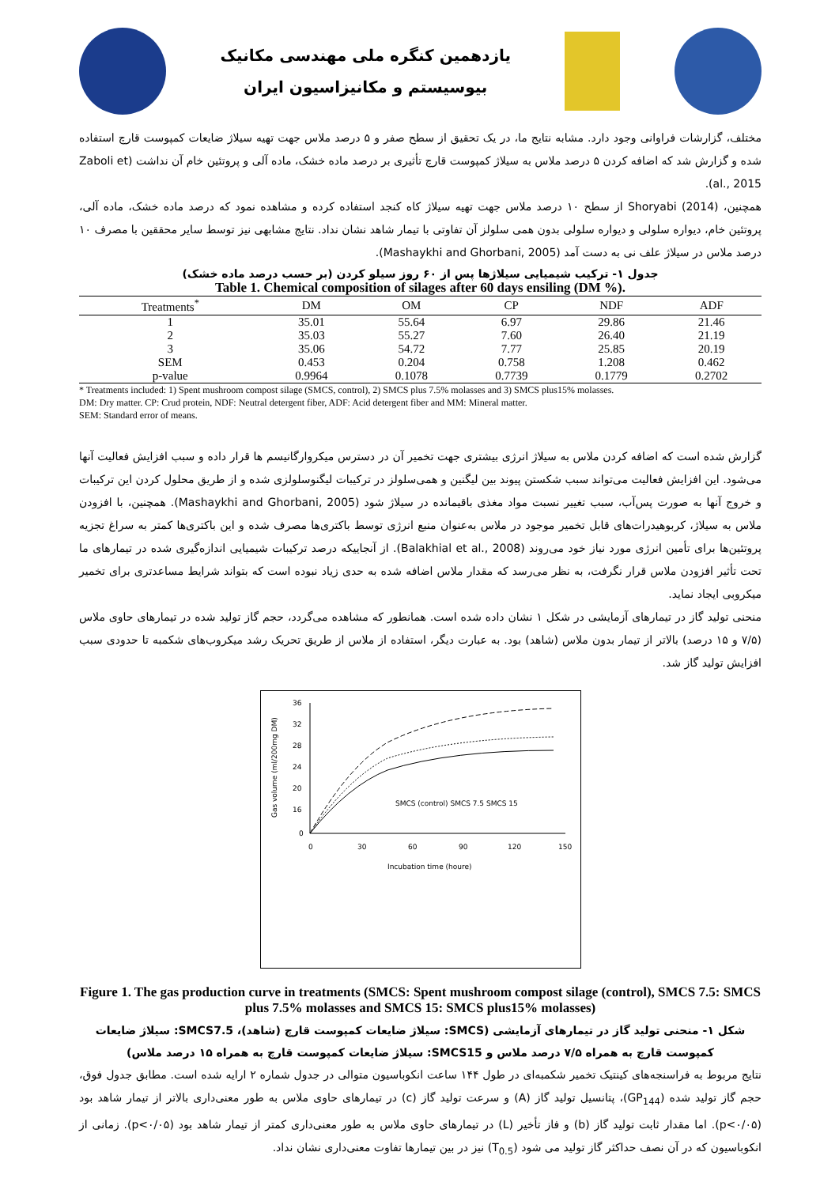یازدهمین کنگره ملی مهندسی مکانیک
بیوسیستم و مکانیزاسیون ایران
مختلف، گزارشات فراوانی وجود دارد. مشابه نتایج ما، در یک تحقیق از سطح صفر و ۵ درصد ملاس جهت تهیه سیلاژ ضایعات کمپوست قارچ استفاده شده و گزارش شد که اضافه کردن ۵ درصد ملاس به سیلاژ کمپوست قارچ تأثیری بر درصد ماده خشک، ماده آلی و پروتئین خام آن نداشت (Zaboli et al., 2015).
همچنین، Shoryabi (2014) از سطح ۱۰ درصد ملاس جهت تهیه سیلاژ کاه کنجد استفاده کرده و مشاهده نمود که درصد ماده خشک، ماده آلی، پروتئین خام، دیواره سلولی و دیواره سلولی بدون همی سلولز آن تفاوتی با تیمار شاهد نشان نداد. نتایج مشابهی نیز توسط سایر محققین با مصرف ۱۰ درصد ملاس در سیلاژ علف نی به دست آمد (Mashaykhi and Ghorbani, 2005).
جدول ۱- ترکیب شیمیایی سیلاژها پس از ۶۰ روز سیلو کردن (بر حسب درصد ماده خشک)
Table 1. Chemical composition of silages after 60 days ensiling (DM %).
| Treatments<sup>*</sup> | DM | OM | CP | NDF | ADF |
| --- | --- | --- | --- | --- | --- |
| 1 | 35.01 | 55.64 | 6.97 | 29.86 | 21.46 |
| 2 | 35.03 | 55.27 | 7.60 | 26.40 | 21.19 |
| 3 | 35.06 | 54.72 | 7.77 | 25.85 | 20.19 |
| SEM | 0.453 | 0.204 | 0.758 | 1.208 | 0.462 |
| p-value | 0.9964 | 0.1078 | 0.7739 | 0.1779 | 0.2702 |
* Treatments included: 1) Spent mushroom compost silage (SMCS, control), 2) SMCS plus 7.5% molasses and 3) SMCS plus15% molasses.
DM: Dry matter. CP: Crud protein, NDF: Neutral detergent fiber, ADF: Acid detergent fiber and MM: Mineral matter.
SEM: Standard error of means.
گزارش شده است که اضافه کردن ملاس به سیلاژ انرژی بیشتری جهت تخمیر آن در دسترس میکروارگانیسم ها قرار داده و سبب افزایش فعالیت آنها می‌شود. این افزایش فعالیت می‌تواند سبب شکستن پیوند بین لیگنین و همی‌سلولز در ترکیبات لیگنوسلولزی شده و از طریق محلول کردن این ترکیبات و خروج آنها به صورت پس‌آب، سبب تغییر نسبت مواد مغذی باقیمانده در سیلاژ شود (Mashaykhi and Ghorbani, 2005). همچنین، با افزودن ملاس به سیلاژ، کربوهیدرات‌های قابل تخمیر موجود در ملاس به‌عنوان منبع انرژی توسط باکتری‌ها مصرف شده و این باکتری‌ها کمتر به سراغ تجزیه پروتئین‌ها برای تأمین انرژی مورد نیاز خود می‌روند (Balakhial et al., 2008). از آنجاییکه درصد ترکیبات شیمیایی اندازه‌گیری شده در تیمارهای ما تحت تأثیر افزودن ملاس قرار نگرفت، به نظر می‌رسد که مقدار ملاس اضافه شده به حدی زیاد نبوده است که بتواند شرایط مساعدتری برای تخمیر میکروبی ایجاد نماید.
منحنی تولید گاز در تیمارهای آزمایشی در شکل ۱ نشان داده شده است. همانطور که مشاهده می‌گردد، حجم گاز تولید شده در تیمارهای حاوی ملاس (۷/۵ و ۱۵ درصد) بالاتر از تیمار بدون ملاس (شاهد) بود. به عبارت دیگر، استفاده از ملاس از طریق تحریک رشد میکروب‌های شکمبه تا حدودی سبب افزایش تولید گاز شد.
Gas volume (ml/200mg DM)
36
32
28
24
20
16
0
0
30
60
90
120
150
Incubation time (houre)
SMCS (control) SMCS 7.5 SMCS 15
Figure 1. The gas production curve in treatments (SMCS: Spent mushroom compost silage (control), SMCS 7.5: SMCS plus 7.5% molasses and SMCS 15: SMCS plus15% molasses)
شکل ۱- منحنی تولید گاز در تیمارهای آزمایشی (SMCS: سیلاژ ضایعات کمپوست قارچ (شاهد)، SMCS7.5: سیلاژ ضایعات کمپوست قارچ به همراه ۷/۵ درصد ملاس و SMCS15: سیلاژ ضایعات کمپوست قارچ به همراه ۱۵ درصد ملاس)
نتایج مربوط به فراسنجه‌های کینتیک تخمیر شکمبه‌ای در طول ۱۴۴ ساعت انکوباسیون متوالی در جدول شماره ۲ ارایه شده است. مطابق جدول فوق، حجم گاز تولید شده (GP<sub>144</sub>)، پتانسیل تولید گاز (A) و سرعت تولید گاز (c) در تیمارهای حاوی ملاس به طور معنی‌داری بالاتر از تیمار شاهد بود (p<۰/۰۵). اما مقدار ثابت تولید گاز (b) و فاز تأخیر (L) در تیمارهای حاوی ملاس به طور معنی‌داری کمتر از تیمار شاهد بود (p<۰/۰۵). زمانی از انکوباسیون که در آن نصف حداکثر گاز تولید می شود (T<sub>0.5</sub>) نیز در بین تیمارها تفاوت معنی‌داری نشان نداد.